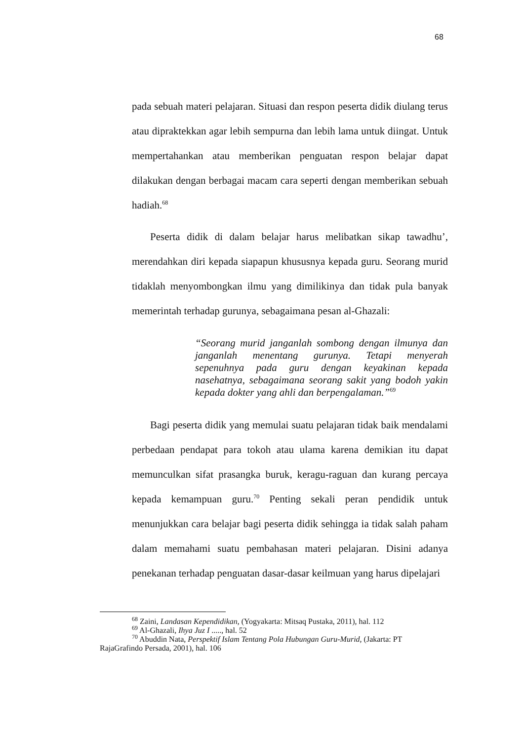68
pada sebuah materi pelajaran. Situasi dan respon peserta didik diulang terus atau dipraktekkan agar lebih sempurna dan lebih lama untuk diingat. Untuk mempertahankan atau memberikan penguatan respon belajar dapat dilakukan dengan berbagai macam cara seperti dengan memberikan sebuah hadiah.<sup>68</sup>
Peserta didik di dalam belajar harus melibatkan sikap tawadhu’, merendahkan diri kepada siapapun khususnya kepada guru. Seorang murid tidaklah menyombongkan ilmu yang dimilikinya dan tidak pula banyak memerintah terhadap gurunya, sebagaimana pesan al-Ghazali:
“Seorang murid janganlah sombong dengan ilmunya dan janganlah menentang gurunya. Tetapi menyerah sepenuhnya pada guru dengan keyakinan kepada nasehatnya, sebagaimana seorang sakit yang bodoh yakin kepada dokter yang ahli dan berpengalaman.”<sup>69</sup>
Bagi peserta didik yang memulai suatu pelajaran tidak baik mendalami perbedaan pendapat para tokoh atau ulama karena demikian itu dapat memunculkan sifat prasangka buruk, keragu-raguan dan kurang percaya kepada kemampuan guru.<sup>70</sup> Penting sekali peran pendidik untuk menunjukkan cara belajar bagi peserta didik sehingga ia tidak salah paham dalam memahami suatu pembahasan materi pelajaran. Disini adanya penekanan terhadap penguatan dasar-dasar keilmuan yang harus dipelajari
<sup>68</sup> Zaini, Landasan Kependidikan, (Yogyakarta: Mitsaq Pustaka, 2011), hal. 112
<sup>69</sup> Al-Ghazali, Ihya Juz I ....., hal. 52
<sup>70</sup> Abuddin Nata, Perspektif Islam Tentang Pola Hubungan Guru-Murid, (Jakarta: PT
RajaGrafindo Persada, 2001), hal. 106